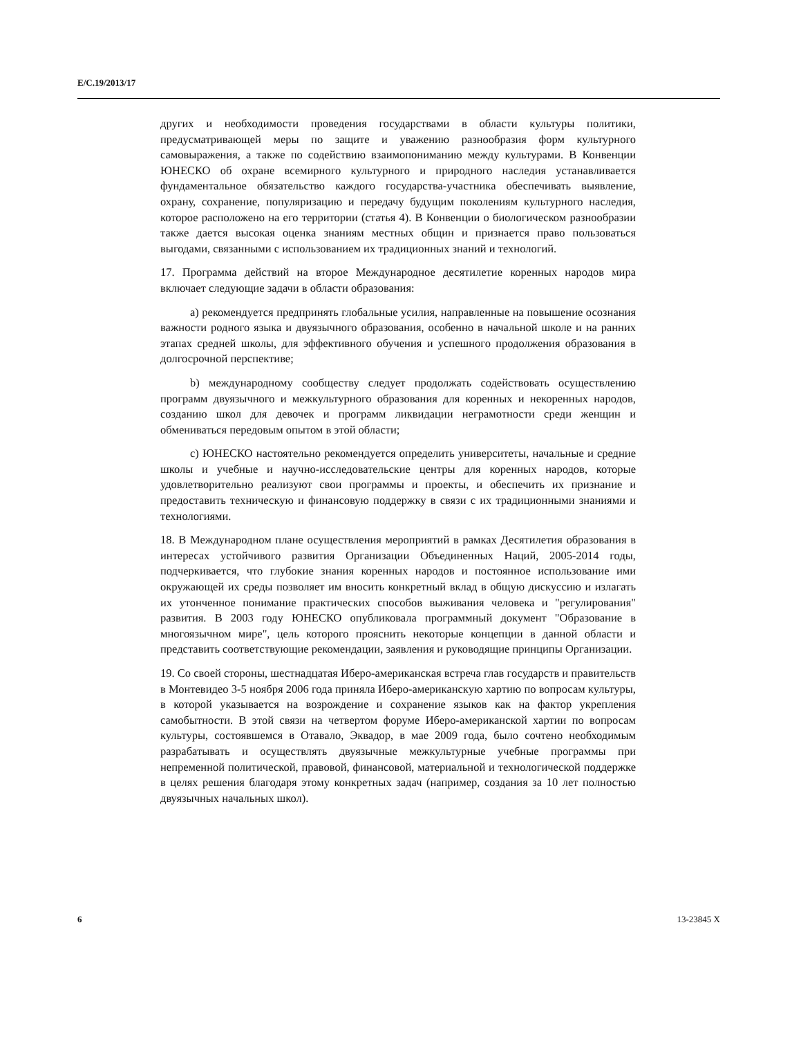E/C.19/2013/17
других и необходимости проведения государствами в области культуры политики, предусматривающей меры по защите и уважению разнообразия форм культурного самовыражения, а также по содействию взаимопониманию между культурами. В Конвенции ЮНЕСКО об охране всемирного культурного и природного наследия устанавливается фундаментальное обязательство каждого государства-участника обеспечивать выявление, охрану, сохранение, популяризацию и передачу будущим поколениям культурного наследия, которое расположено на его территории (статья 4). В Конвенции о биологическом разнообразии также дается высокая оценка знаниям местных общин и признается право пользоваться выгодами, связанными с использованием их традиционных знаний и технологий.
17. Программа действий на второе Международное десятилетие коренных народов мира включает следующие задачи в области образования:
a) рекомендуется предпринять глобальные усилия, направленные на повышение осознания важности родного языка и двуязычного образования, особенно в начальной школе и на ранних этапах средней школы, для эффективного обучения и успешного продолжения образования в долгосрочной перспективе;
b) международному сообществу следует продолжать содействовать осуществлению программ двуязычного и межкультурного образования для коренных и некоренных народов, созданию школ для девочек и программ ликвидации неграмотности среди женщин и обмениваться передовым опытом в этой области;
c) ЮНЕСКО настоятельно рекомендуется определить университеты, начальные и средние школы и учебные и научно-исследовательские центры для коренных народов, которые удовлетворительно реализуют свои программы и проекты, и обеспечить их признание и предоставить техническую и финансовую поддержку в связи с их традиционными знаниями и технологиями.
18. В Международном плане осуществления мероприятий в рамках Десятилетия образования в интересах устойчивого развития Организации Объединенных Наций, 2005-2014 годы, подчеркивается, что глубокие знания коренных народов и постоянное использование ими окружающей их среды позволяет им вносить конкретный вклад в общую дискуссию и излагать их утонченное понимание практических способов выживания человека и "регулирования" развития. В 2003 году ЮНЕСКО опубликовала программный документ "Образование в многоязычном мире", цель которого прояснить некоторые концепции в данной области и представить соответствующие рекомендации, заявления и руководящие принципы Организации.
19. Со своей стороны, шестнадцатая Иберо-американская встреча глав государств и правительств в Монтевидео 3-5 ноября 2006 года приняла Иберо-американскую хартию по вопросам культуры, в которой указывается на возрождение и сохранение языков как на фактор укрепления самобытности. В этой связи на четвертом форуме Иберо-американской хартии по вопросам культуры, состоявшемся в Отавало, Эквадор, в мае 2009 года, было сочтено необходимым разрабатывать и осуществлять двуязычные межкультурные учебные программы при непременной политической, правовой, финансовой, материальной и технологической поддержке в целях решения благодаря этому конкретных задач (например, создания за 10 лет полностью двуязычных начальных школ).
6 13-23845 X